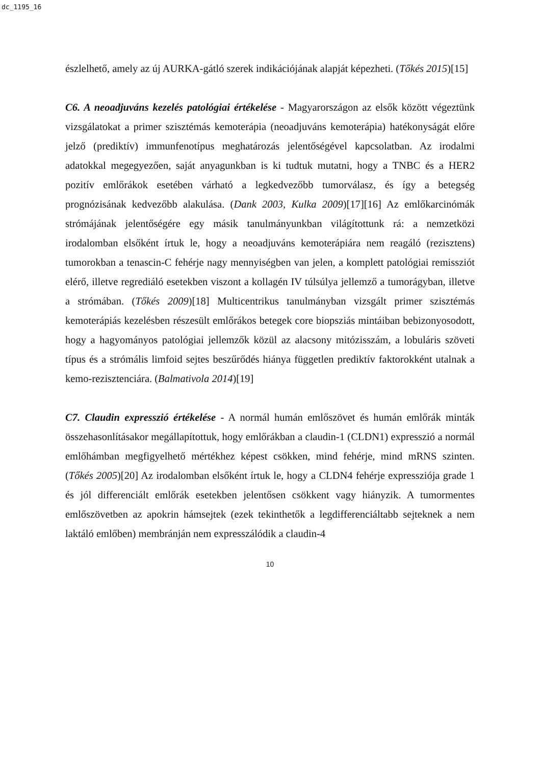dc_1195_16
észlelhető, amely az új AURKA-gátló szerek indikációjának alapját képezheti. (Tőkés 2015)[15]
C6. A neoadjuváns kezelés patológiai értékelése - Magyarországon az elsők között végeztünk vizsgálatokat a primer szisztémás kemoterápia (neoadjuváns kemoterápia) hatékonyságát előre jelző (prediktív) immunfenotípus meghatározás jelentőségével kapcsolatban. Az irodalmi adatokkal megegyezően, saját anyagunkban is ki tudtuk mutatni, hogy a TNBC és a HER2 pozitív emlőrákok esetében várható a legkedvezőbb tumorválasz, és így a betegség prognózisának kedvezőbb alakulása. (Dank 2003, Kulka 2009)[17][16] Az emlőkarcinómák strómájának jelentőségére egy másik tanulmányunkban világítottunk rá: a nemzetközi irodalomban elsőként írtuk le, hogy a neoadjuváns kemoterápiára nem reagáló (rezisztens) tumorokban a tenascin-C fehérje nagy mennyiségben van jelen, a komplett patológiai remissziót elérő, illetve regrediáló esetekben viszont a kollagén IV túlsúlya jellemző a tumorágyban, illetve a strómában. (Tőkés 2009)[18] Multicentrikus tanulmányban vizsgált primer szisztémás kemoterápiás kezelésben részesült emlőrákos betegek core biopsziás mintáiban bebizonyosodott, hogy a hagyományos patológiai jellemzők közül az alacsony mitózisszám, a lobuláris szöveti típus és a strómális limfoid sejtes beszűrődés hiánya független prediktív faktorokként utalnak a kemo-rezisztenciára. (Balmativola 2014)[19]
C7. Claudin expresszió értékelése - A normál humán emlőszövet és humán emlőrák minták összehasonlításakor megállapítottuk, hogy emlőrákban a claudin-1 (CLDN1) expresszió a normál emlőhámban megfigyelhető mértékhez képest csökken, mind fehérje, mind mRNS szinten. (Tőkés 2005)[20] Az irodalomban elsőként írtuk le, hogy a CLDN4 fehérje expressziója grade 1 és jól differenciált emlőrák esetekben jelentősen csökkent vagy hiányzik. A tumormentes emlőszövetben az apokrin hámsejtek (ezek tekinthetők a legdifferenciáltabb sejteknek a nem laktáló emlőben) membránján nem expresszálódik a claudin-4
10